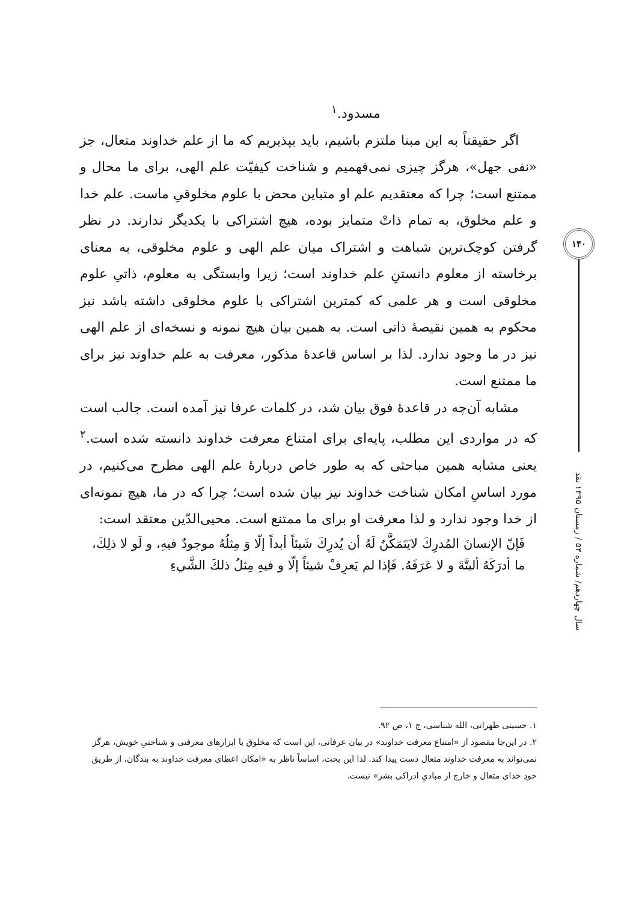۱۴۰
سال چهاردهم/ شماره ۵۳ / زمستان ۱۳۹۵ نقد
مسدود.<sup>۱</sup>
اگر حقیقتاً به این مبنا ملتزم باشیم، باید بپذیریم که ما از علم خداوند متعال، جز «نفی جهل»، هرگز چیزی نمی‌فهمیم و شناخت کیفیّت علم الهی، برای ما محال و ممتنع است؛ چرا که معتقدیم علم او متباین محض با علوم مخلوقیِ ماست. علم خدا و علم مخلوق، به تمام ذاتْ متمایز بوده، هیچ اشتراکی با یکدیگر ندارند. در نظر گرفتن کوچک‌ترین شباهت و اشتراک میان علم الهی و علوم مخلوقی، به معنای برخاسته از معلوم دانستنِ علم خداوند است؛ زیرا وابستگی به معلوم، ذاتیِ علوم مخلوقی است و هر علمی که کمترین اشتراکی با علوم مخلوقی داشته باشد نیز محکوم به همین نقیصهٔ ذاتی است. به همین بیان هیچ نمونه و نسخه‌ای از علم الهی نیز در ما وجود ندارد. لذا بر اساس قاعدهٔ مذکور، معرفت به علم خداوند نیز برای ما ممتنع است.
مشابه آن‌چه در قاعدهٔ فوق بیان شد، در کلمات عرفا نیز آمده است. جالب است که در مواردی این مطلب، پایه‌ای برای امتناع معرفت خداوند دانسته شده است.<sup>۲</sup> یعنی مشابه همین مباحثی که به طور خاص دربارهٔ علم الهی مطرح می‌کنیم، در مورد اساسِ امکان شناخت خداوند نیز بیان شده است؛ چرا که در ما، هیچ نمونه‌ای از خدا وجود ندارد و لذا معرفت او برای ما ممتنع است. محیی‌الدّین معتقد است:
فَإنّ الإنسانَ المُدرِكَ لايَتَمَكَّنُ لَهُ أن يُدرِكَ شَيئاً أبداً إلّا وَ مِثلُهُ موجودٌ فيهِ، و لَو لا ذلِكَ، ما أدرَكَهُ ألبتَّةَ و لا عَرَفَهُ. فَإذا لم يَعرِفْ شيئاً إلّا و فيهِ مِثلُ ذلكَ الشَّيءِ
۱. حسینی طهرانی، الله شناسی، ج ۱، ص ۹۲.
۲. در این‌جا مقصود از «امتناع معرفت خداوند» در بیان عرفانی، این است که مخلوق با ابزارهای معرفتی و شناختیِ خویش، هرگز نمی‌تواند به معرفت خداوند متعال دست پیدا کند. لذا این بحث، اساساً ناظر به «امکان اعطای معرفت خداوند به بندگان، از طریق خودِ خدای متعال و خارج از مبادیِ ادراکی بشر» نیست.